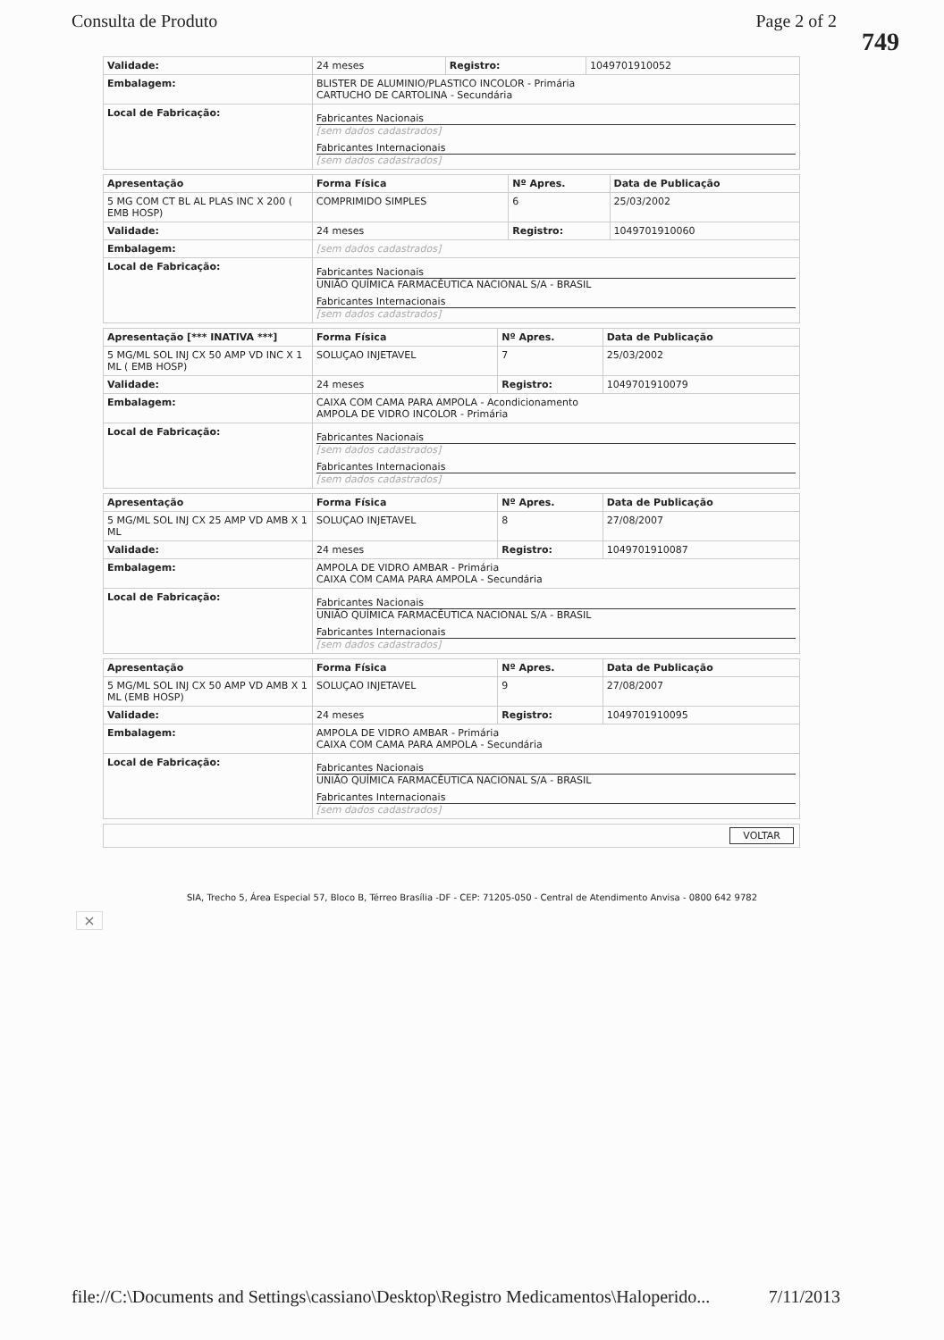Consulta de Produto Page 2 of 2
749
| Validade: | 24 meses | Registro: | 1049701910052 |
| Embalagem: | BLISTER DE ALUMINIO/PLASTICO INCOLOR - Primária CARTUCHO DE CARTOLINA - Secundária | | |
| Local de Fabricação: | Fabricantes Nacionais [sem dados cadastrados] Fabricantes Internacionais [sem dados cadastrados] | | |
| Apresentação | Forma Física | Nº Apres. | Data de Publicação |
| 5 MG COM CT BL AL PLAS INC X 200 ( EMB HOSP) | COMPRIMIDO SIMPLES | 6 | 25/03/2002 |
| Validade: | 24 meses | Registro: | 1049701910060 |
| Embalagem: | [sem dados cadastrados] | | |
| Local de Fabricação: | Fabricantes Nacionais UNIÃO QUÍMICA FARMACÊUTICA NACIONAL S/A - BRASIL Fabricantes Internacionais [sem dados cadastrados] | | |
| Apresentação [*** INATIVA ***] | Forma Física | Nº Apres. | Data de Publicação |
| 5 MG/ML SOL INJ CX 50 AMP VD INC X 1 ML ( EMB HOSP) | SOLUÇAO INJETAVEL | 7 | 25/03/2002 |
| Validade: | 24 meses | Registro: | 1049701910079 |
| Embalagem: | CAIXA COM CAMA PARA AMPOLA - Acondicionamento AMPOLA DE VIDRO INCOLOR - Primária | | |
| Local de Fabricação: | Fabricantes Nacionais [sem dados cadastrados] Fabricantes Internacionais [sem dados cadastrados] | | |
| Apresentação | Forma Física | Nº Apres. | Data de Publicação |
| 5 MG/ML SOL INJ CX 25 AMP VD AMB X 1 ML | SOLUÇAO INJETAVEL | 8 | 27/08/2007 |
| Validade: | 24 meses | Registro: | 1049701910087 |
| Embalagem: | AMPOLA DE VIDRO AMBAR - Primária CAIXA COM CAMA PARA AMPOLA - Secundária | | |
| Local de Fabricação: | Fabricantes Nacionais UNIÃO QUÍMICA FARMACÊUTICA NACIONAL S/A - BRASIL Fabricantes Internacionais [sem dados cadastrados] | | |
| Apresentação | Forma Física | Nº Apres. | Data de Publicação |
| 5 MG/ML SOL INJ CX 50 AMP VD AMB X 1 ML (EMB HOSP) | SOLUÇAO INJETAVEL | 9 | 27/08/2007 |
| Validade: | 24 meses | Registro: | 1049701910095 |
| Embalagem: | AMPOLA DE VIDRO AMBAR - Primária CAIXA COM CAMA PARA AMPOLA - Secundária | | |
| Local de Fabricação: | Fabricantes Nacionais UNIÃO QUÍMICA FARMACÊUTICA NACIONAL S/A - BRASIL Fabricantes Internacionais [sem dados cadastrados] | | |
| VOLTAR |
SIA, Trecho 5, Área Especial 57, Bloco B, Térreo Brasília -DF - CEP: 71205-050 - Central de Atendimento Anvisa - 0800 642 9782
×
file://C:\Documents and Settings\cassiano\Desktop\Registro Medicamentos\Haloperido... 7/11/2013